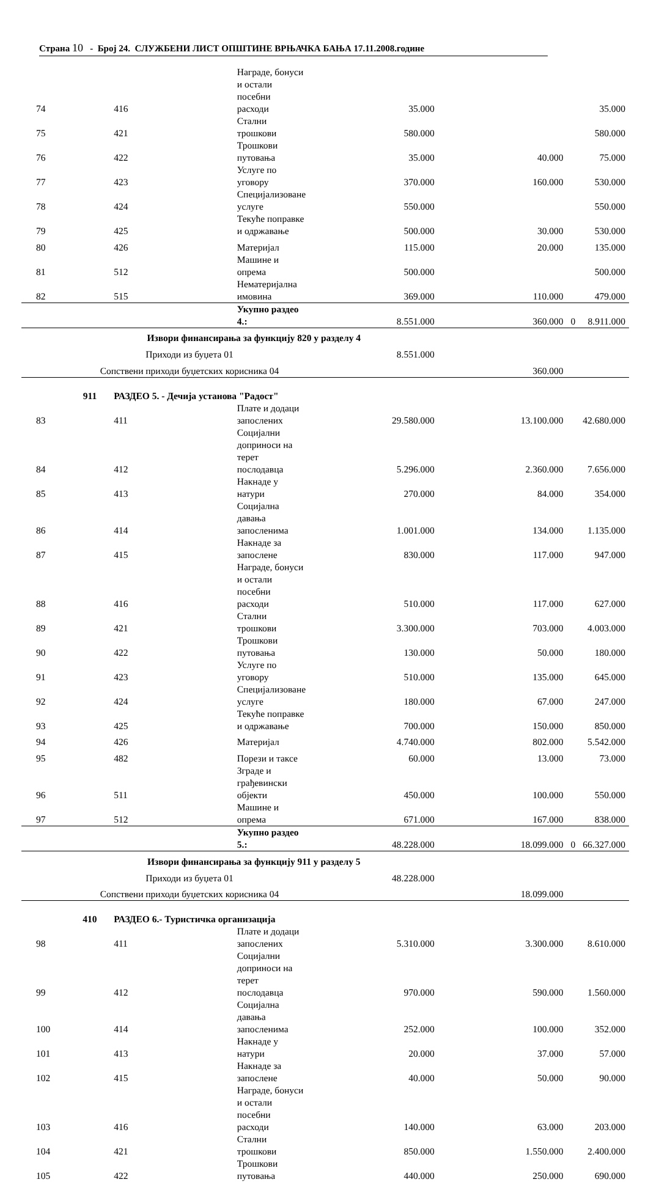Страна 10 - Број 24. СЛУЖБЕНИ ЛИСТ ОПШТИНЕ ВРЊАЧКА БАЊА 17.11.2008.године
| 74 | | 416 | Награде, бонуси и остали посебни расходи | 35.000 | | | 35.000 |
| 75 | | 421 | Стални трошкови | 580.000 | | | 580.000 |
| 76 | | 422 | Трошкови путовања | 35.000 | 40.000 | | 75.000 |
| 77 | | 423 | Услуге по уговору | 370.000 | 160.000 | | 530.000 |
| 78 | | 424 | Специјализоване услуге | 550.000 | | | 550.000 |
| 79 | | 425 | Текуће поправке и одржавање | 500.000 | 30.000 | | 530.000 |
| 80 | | 426 | Материјал | 115.000 | 20.000 | | 135.000 |
| 81 | | 512 | Машине и опрема | 500.000 | | | 500.000 |
| 82 | | 515 | Нематеријална имовина | 369.000 | 110.000 | | 479.000 |
| | | | Укупно раздео 4.: | 8.551.000 | 360.000 | 0 | 8.911.000 |
| | Извори финансирања за функцију 820 у разделу 4 | | | | | | |
| | Приходи из буџета 01 | | | 8.551.000 | | | |
| | Сопствени приходи буџетских корисника 04 | | | | 360.000 | | |
| | 911 | РАЗДЕО 5. - Дечија установа "Радост" | | | | | |
| 83 | | 411 | Плате и додаци запослених | 29.580.000 | 13.100.000 | | 42.680.000 |
| 84 | | 412 | Социјални доприноси на терет послодавца | 5.296.000 | 2.360.000 | | 7.656.000 |
| 85 | | 413 | Накнаде у натури | 270.000 | 84.000 | | 354.000 |
| 86 | | 414 | Социјална давања запосленима | 1.001.000 | 134.000 | | 1.135.000 |
| 87 | | 415 | Накнаде за запослене | 830.000 | 117.000 | | 947.000 |
| 88 | | 416 | Награде, бонуси и остали посебни расходи | 510.000 | 117.000 | | 627.000 |
| 89 | | 421 | Стални трошкови | 3.300.000 | 703.000 | | 4.003.000 |
| 90 | | 422 | Трошкови путовања | 130.000 | 50.000 | | 180.000 |
| 91 | | 423 | Услуге по уговору | 510.000 | 135.000 | | 645.000 |
| 92 | | 424 | Специјализоване услуге | 180.000 | 67.000 | | 247.000 |
| 93 | | 425 | Текуће поправке и одржавање | 700.000 | 150.000 | | 850.000 |
| 94 | | 426 | Материјал | 4.740.000 | 802.000 | | 5.542.000 |
| 95 | | 482 | Порези и таксе | 60.000 | 13.000 | | 73.000 |
| 96 | | 511 | Зграде и грађевински објекти | 450.000 | 100.000 | | 550.000 |
| 97 | | 512 | Машине и опрема | 671.000 | 167.000 | | 838.000 |
| | | | Укупно раздео 5.: | 48.228.000 | 18.099.000 | 0 | 66.327.000 |
| | Извори финансирања за функцију 911 у разделу 5 | | | | | | |
| | Приходи из буџета 01 | | | 48.228.000 | | | |
| | Сопствени приходи буџетских корисника 04 | | | | 18.099.000 | | |
| | 410 | РАЗДЕО 6.- Туристичка организација | | | | | |
| 98 | | 411 | Плате и додаци запослених | 5.310.000 | 3.300.000 | | 8.610.000 |
| 99 | | 412 | Социјални доприноси на терет послодавца | 970.000 | 590.000 | | 1.560.000 |
| 100 | | 414 | Социјална давања запосленима | 252.000 | 100.000 | | 352.000 |
| 101 | | 413 | Накнаде у натури | 20.000 | 37.000 | | 57.000 |
| 102 | | 415 | Накнаде за запослене | 40.000 | 50.000 | | 90.000 |
| 103 | | 416 | Награде, бонуси и остали посебни расходи | 140.000 | 63.000 | | 203.000 |
| 104 | | 421 | Стални трошкови | 850.000 | 1.550.000 | | 2.400.000 |
| 105 | | 422 | Трошкови путовања | 440.000 | 250.000 | | 690.000 |